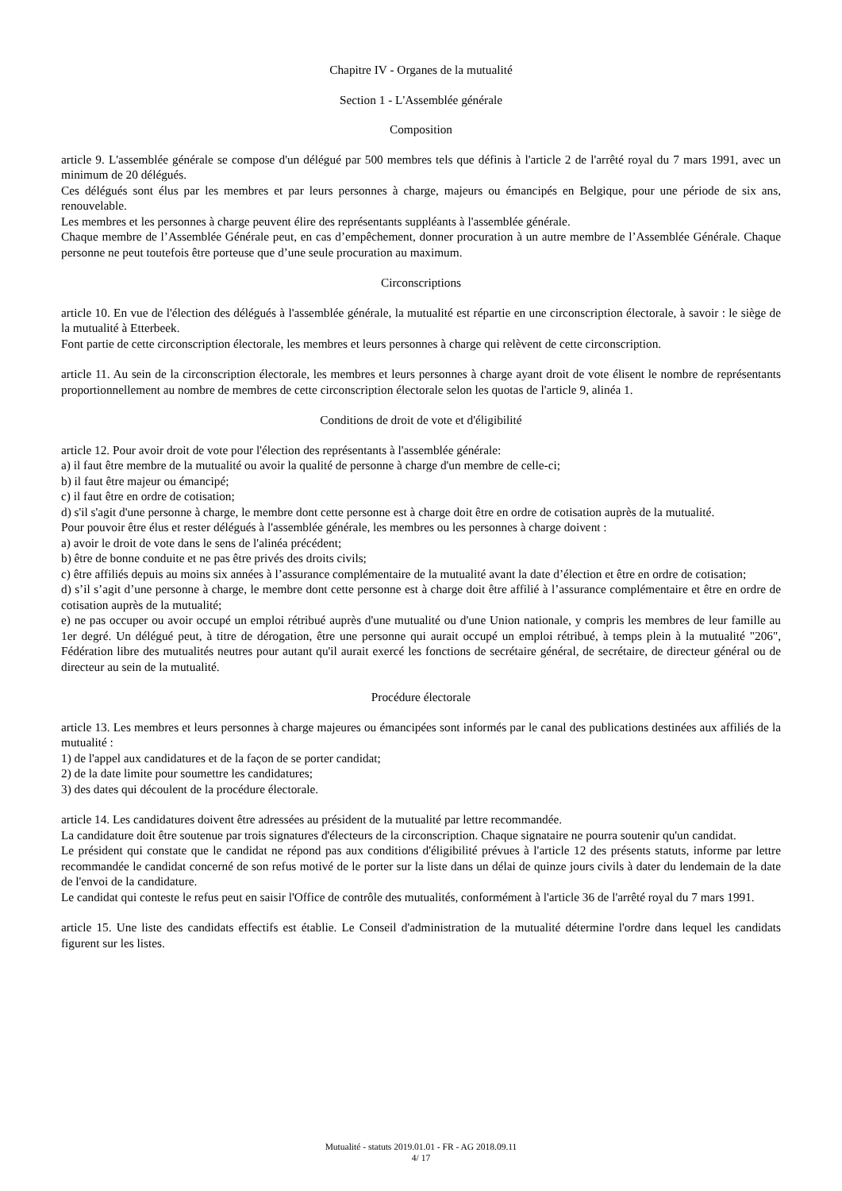Chapitre IV - Organes de la mutualité
Section 1 - L'Assemblée générale
Composition
article 9. L'assemblée générale se compose d'un délégué par 500 membres tels que définis à l'article 2 de l'arrêté royal du 7 mars 1991, avec un minimum de 20 délégués.
Ces délégués sont élus par les membres et par leurs personnes à charge, majeurs ou émancipés en Belgique, pour une période de six ans, renouvelable.
Les membres et les personnes à charge peuvent élire des représentants suppléants à l'assemblée générale.
Chaque membre de l’Assemblée Générale peut, en cas d’empêchement, donner procuration à un autre membre de l’Assemblée Générale. Chaque personne ne peut toutefois être porteuse que d’une seule procuration au maximum.
Circonscriptions
article 10. En vue de l'élection des délégués à l'assemblée générale, la mutualité est répartie en une circonscription électorale, à savoir : le siège de la mutualité à Etterbeek.
Font partie de cette circonscription électorale, les membres et leurs personnes à charge qui relèvent de cette circonscription.
article 11. Au sein de la circonscription électorale, les membres et leurs personnes à charge ayant droit de vote élisent le nombre de représentants proportionnellement au nombre de membres de cette circonscription électorale selon les quotas de l'article 9, alinéa 1.
Conditions de droit de vote et d'éligibilité
article 12. Pour avoir droit de vote pour l'élection des représentants à l'assemblée générale:
a) il faut être membre de la mutualité ou avoir la qualité de personne à charge d'un membre de celle-ci;
b) il faut être majeur ou émancipé;
c) il faut être en ordre de cotisation;
d) s'il s'agit d'une personne à charge, le membre dont cette personne est à charge doit être en ordre de cotisation auprès de la mutualité.
Pour pouvoir être élus et rester délégués à l'assemblée générale, les membres ou les personnes à charge doivent :
a) avoir le droit de vote dans le sens de l'alinéa précédent;
b) être de bonne conduite et ne pas être privés des droits civils;
c) être affiliés depuis au moins six années à l’assurance complémentaire de la mutualité avant la date d’élection et être en ordre de cotisation;
d) s’il s’agit d’une personne à charge, le membre dont cette personne est à charge doit être affilié à l’assurance complémentaire et être en ordre de cotisation auprès de la mutualité;
e) ne pas occuper ou avoir occupé un emploi rétribué auprès d'une mutualité ou d'une Union nationale, y compris les membres de leur famille au 1er degré. Un délégué peut, à titre de dérogation, être une personne qui aurait occupé un emploi rétribué, à temps plein à la mutualité "206", Fédération libre des mutualités neutres pour autant qu'il aurait exercé les fonctions de secrétaire général, de secrétaire, de directeur général ou de directeur au sein de la mutualité.
Procédure électorale
article 13. Les membres et leurs personnes à charge majeures ou émancipées sont informés par le canal des publications destinées aux affiliés de la mutualité :
1) de l'appel aux candidatures et de la façon de se porter candidat;
2) de la date limite pour soumettre les candidatures;
3) des dates qui découlent de la procédure électorale.
article 14. Les candidatures doivent être adressées au président de la mutualité par lettre recommandée.
La candidature doit être soutenue par trois signatures d'électeurs de la circonscription. Chaque signataire ne pourra soutenir qu'un candidat.
Le président qui constate que le candidat ne répond pas aux conditions d'éligibilité prévues à l'article 12 des présents statuts, informe par lettre recommandée le candidat concerné de son refus motivé de le porter sur la liste dans un délai de quinze jours civils à dater du lendemain de la date de l'envoi de la candidature.
Le candidat qui conteste le refus peut en saisir l'Office de contrôle des mutualités, conformément à l'article 36 de l'arrêté royal du 7 mars 1991.
article 15. Une liste des candidats effectifs est établie. Le Conseil d'administration de la mutualité détermine l'ordre dans lequel les candidats figurent sur les listes.
Mutualité - statuts 2019.01.01 - FR - AG 2018.09.11
4/ 17